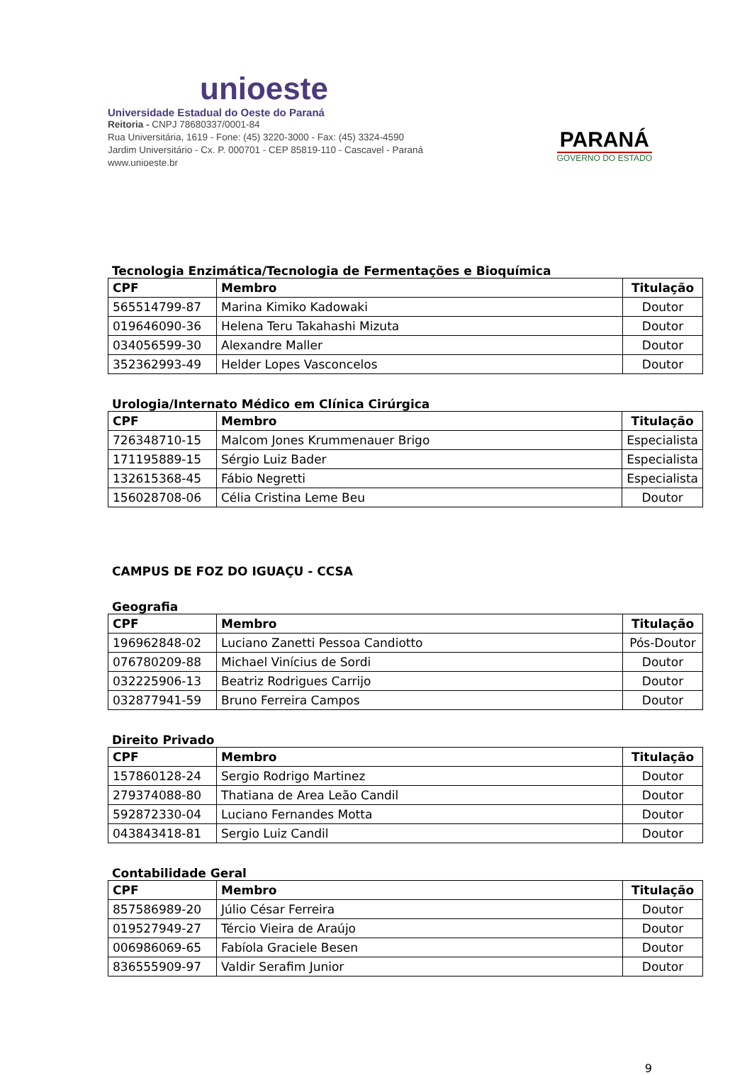unioeste
Universidade Estadual do Oeste do Paraná
Reitoria - CNPJ 78680337/0001-84
Rua Universitária, 1619 - Fone: (45) 3220-3000 - Fax: (45) 3324-4590
Jardim Universitário - Cx. P. 000701 - CEP 85819-110 - Cascavel - Paraná
www.unioeste.br
PARANÁ
GOVERNO DO ESTADO
Tecnologia Enzimática/Tecnologia de Fermentações e Bioquímica
| CPF | Membro | Titulação |
| --- | --- | --- |
| 565514799-87 | Marina Kimiko Kadowaki | Doutor |
| 019646090-36 | Helena Teru Takahashi Mizuta | Doutor |
| 034056599-30 | Alexandre Maller | Doutor |
| 352362993-49 | Helder Lopes Vasconcelos | Doutor |
Urologia/Internato Médico em Clínica Cirúrgica
| CPF | Membro | Titulação |
| --- | --- | --- |
| 726348710-15 | Malcom Jones Krummenauer Brigo | Especialista |
| 171195889-15 | Sérgio Luiz Bader | Especialista |
| 132615368-45 | Fábio Negretti | Especialista |
| 156028708-06 | Célia Cristina Leme Beu | Doutor |
CAMPUS DE FOZ DO IGUAÇU - CCSA
Geografia
| CPF | Membro | Titulação |
| --- | --- | --- |
| 196962848-02 | Luciano Zanetti Pessoa Candiotto | Pós-Doutor |
| 076780209-88 | Michael Vinícius de Sordi | Doutor |
| 032225906-13 | Beatriz Rodrigues Carrijo | Doutor |
| 032877941-59 | Bruno Ferreira Campos | Doutor |
Direito Privado
| CPF | Membro | Titulação |
| --- | --- | --- |
| 157860128-24 | Sergio Rodrigo Martinez | Doutor |
| 279374088-80 | Thatiana de Area Leão Candil | Doutor |
| 592872330-04 | Luciano Fernandes Motta | Doutor |
| 043843418-81 | Sergio Luiz Candil | Doutor |
Contabilidade Geral
| CPF | Membro | Titulação |
| --- | --- | --- |
| 857586989-20 | Júlio César Ferreira | Doutor |
| 019527949-27 | Tércio Vieira de Araújo | Doutor |
| 006986069-65 | Fabíola Graciele Besen | Doutor |
| 836555909-97 | Valdir Serafim Junior | Doutor |
9